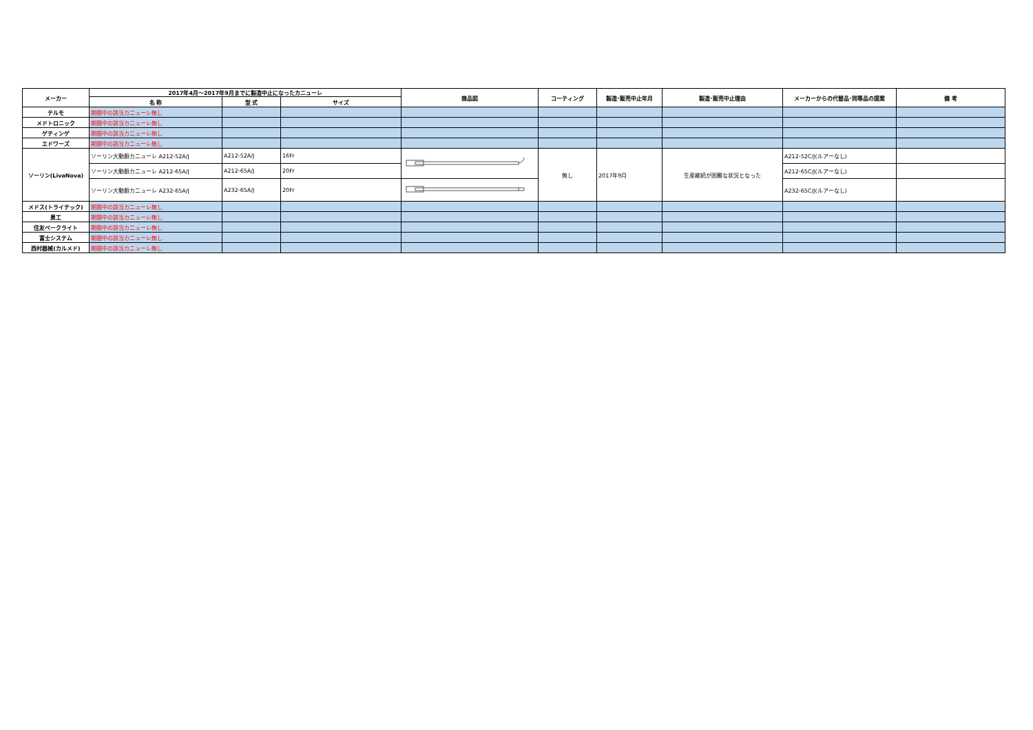| メーカー | 2017年4月～2017年9月までに製造中止になったカニューレ | | | 商品図 | コーティング | 製造･販売中止年月 | 製造･販売中止理由 | メーカーからの代替品･同等品の提案 | 備 考 |
| --- | --- | --- | --- | --- | --- | --- | --- | --- | --- |
| | 名 称 | 型 式 | サイズ | | | | | | |
| テルモ | 期間中の該当カニューレ無し | | | | | | | | |
| メドトロニック | 期間中の該当カニューレ無し | | | | | | | | |
| ゲティンゲ | 期間中の該当カニューレ無し | | | | | | | | |
| エドワーズ | 期間中の該当カニューレ無し | | | | | | | | |
| ソーリン(LivaNova) | ソーリン大動脈カニューレ A212-52A/J | A212-52A/J | 16Fr | | 無し | 2017年9月 | 生産継続が困難な状況となった | A212-52C/J(ルアーなし) | |
| | ソーリン大動脈カニューレ A212-65A/J | A212-65A/J | 20Fr | | | | | A212-65C/J(ルアーなし) | |
| | ソーリン大動脈カニューレ A232-65A/J | A232-65A/J | 20Fr | | | | | A232-65C/J(ルアーなし) | |
| メドス(トライテック) | 期間中の該当カニューレ無し | | | | | | | | |
| 泉工 | 期間中の該当カニューレ無し | | | | | | | | |
| 住友ベークライト | 期間中の該当カニューレ無し | | | | | | | | |
| 富士システム | 期間中の該当カニューレ無し | | | | | | | | |
| 西村器械(カルメド) | 期間中の該当カニューレ無し | | | | | | | | |